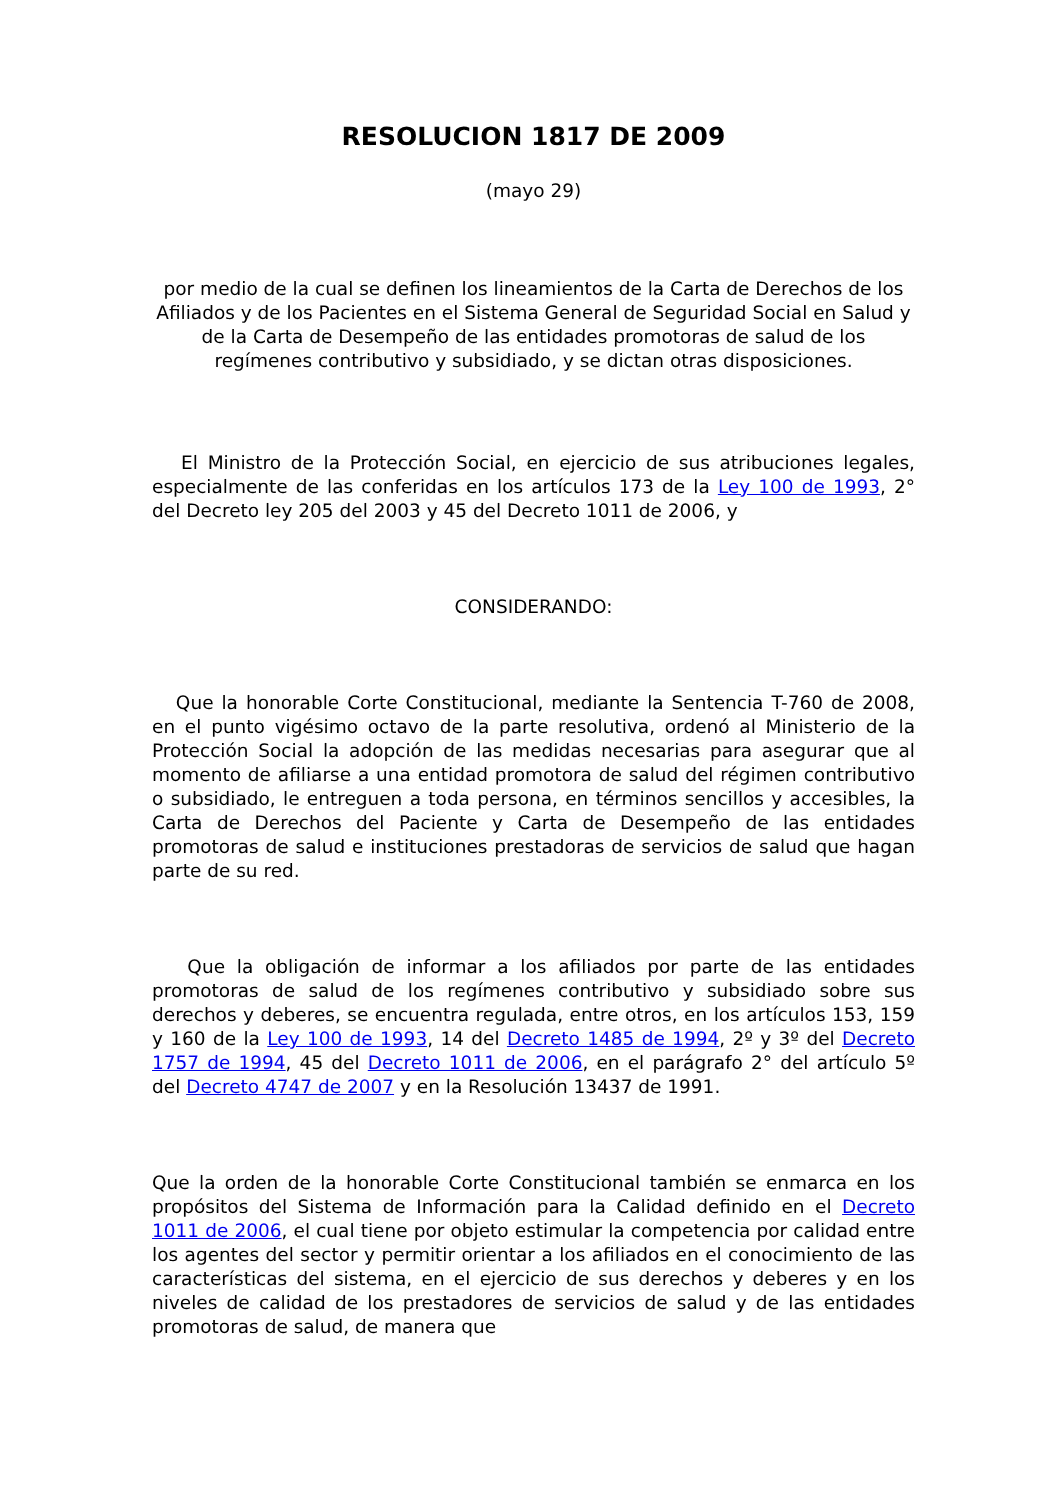RESOLUCION 1817 DE 2009
(mayo 29)
por medio de la cual se definen los lineamientos de la Carta de Derechos de los Afiliados y de los Pacientes en el Sistema General de Seguridad Social en Salud y de la Carta de Desempeño de las entidades promotoras de salud de los regímenes contributivo y subsidiado, y se dictan otras disposiciones.
El Ministro de la Protección Social, en ejercicio de sus atribuciones legales, especialmente de las conferidas en los artículos 173 de la Ley 100 de 1993, 2° del Decreto ley 205 del 2003 y 45 del Decreto 1011 de 2006, y
CONSIDERANDO:
Que la honorable Corte Constitucional, mediante la Sentencia T-760 de 2008, en el punto vigésimo octavo de la parte resolutiva, ordenó al Ministerio de la Protección Social la adopción de las medidas necesarias para asegurar que al momento de afiliarse a una entidad promotora de salud del régimen contributivo o subsidiado, le entreguen a toda persona, en términos sencillos y accesibles, la Carta de Derechos del Paciente y Carta de Desempeño de las entidades promotoras de salud e instituciones prestadoras de servicios de salud que hagan parte de su red.
Que la obligación de informar a los afiliados por parte de las entidades promotoras de salud de los regímenes contributivo y subsidiado sobre sus derechos y deberes, se encuentra regulada, entre otros, en los artículos 153, 159 y 160 de la Ley 100 de 1993, 14 del Decreto 1485 de 1994, 2º y 3º del Decreto 1757 de 1994, 45 del Decreto 1011 de 2006, en el parágrafo 2° del artículo 5º del Decreto 4747 de 2007 y en la Resolución 13437 de 1991.
Que la orden de la honorable Corte Constitucional también se enmarca en los propósitos del Sistema de Información para la Calidad definido en el Decreto 1011 de 2006, el cual tiene por objeto estimular la competencia por calidad entre los agentes del sector y permitir orientar a los afiliados en el conocimiento de las características del sistema, en el ejercicio de sus derechos y deberes y en los niveles de calidad de los prestadores de servicios de salud y de las entidades promotoras de salud, de manera que